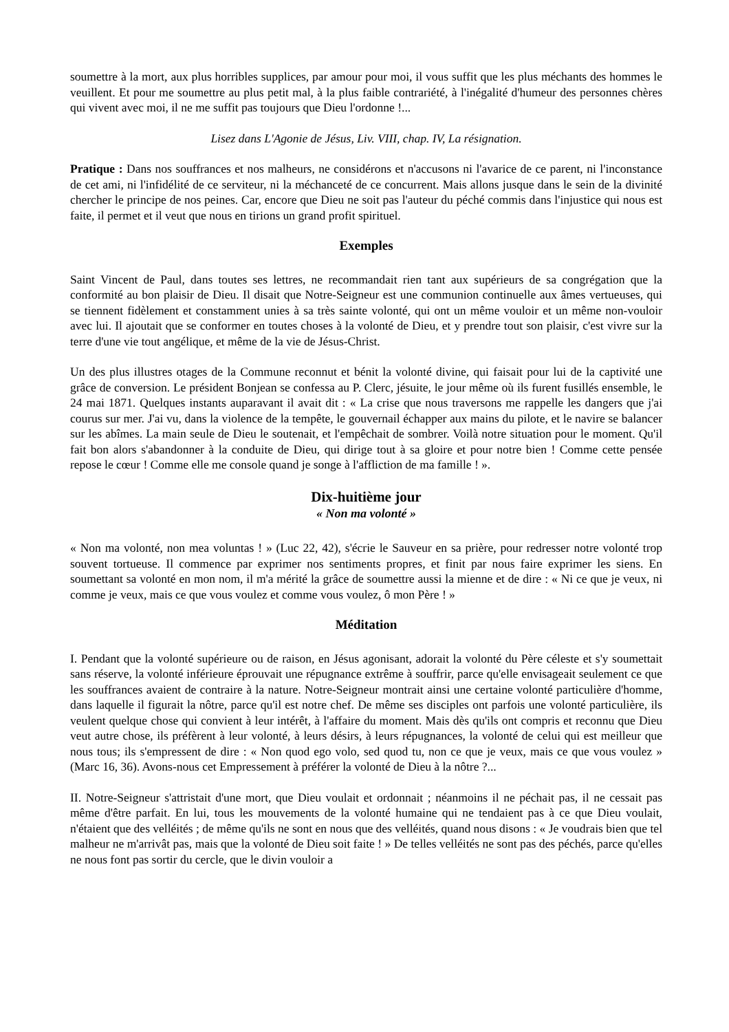soumettre à la mort, aux plus horribles supplices, par amour pour moi, il vous suffit que les plus méchants des hommes le veuillent. Et pour me soumettre au plus petit mal, à la plus faible contrariété, à l'inégalité d'humeur des personnes chères qui vivent avec moi, il ne me suffit pas toujours que Dieu l'ordonne !...
Lisez dans L'Agonie de Jésus, Liv. VIII, chap. IV, La résignation.
Pratique : Dans nos souffrances et nos malheurs, ne considérons et n'accusons ni l'avarice de ce parent, ni l'inconstance de cet ami, ni l'infidélité de ce serviteur, ni la méchanceté de ce concurrent. Mais allons jusque dans le sein de la divinité chercher le principe de nos peines. Car, encore que Dieu ne soit pas l'auteur du péché commis dans l'injustice qui nous est faite, il permet et il veut que nous en tirions un grand profit spirituel.
Exemples
Saint Vincent de Paul, dans toutes ses lettres, ne recommandait rien tant aux supérieurs de sa congrégation que la conformité au bon plaisir de Dieu. Il disait que Notre-Seigneur est une communion continuelle aux âmes vertueuses, qui se tiennent fidèlement et constamment unies à sa très sainte volonté, qui ont un même vouloir et un même non-vouloir avec lui. Il ajoutait que se conformer en toutes choses à la volonté de Dieu, et y prendre tout son plaisir, c'est vivre sur la terre d'une vie tout angélique, et même de la vie de Jésus-Christ.
Un des plus illustres otages de la Commune reconnut et bénit la volonté divine, qui faisait pour lui de la captivité une grâce de conversion. Le président Bonjean se confessa au P. Clerc, jésuite, le jour même où ils furent fusillés ensemble, le 24 mai 1871. Quelques instants auparavant il avait dit : « La crise que nous traversons me rappelle les dangers que j'ai courus sur mer. J'ai vu, dans la violence de la tempête, le gouvernail échapper aux mains du pilote, et le navire se balancer sur les abîmes. La main seule de Dieu le soutenait, et l'empêchait de sombrer. Voilà notre situation pour le moment. Qu'il fait bon alors s'abandonner à la conduite de Dieu, qui dirige tout à sa gloire et pour notre bien ! Comme cette pensée repose le cœur ! Comme elle me console quand je songe à l'affliction de ma famille ! ».
Dix-huitième jour
« Non ma volonté »
« Non ma volonté, non mea voluntas ! » (Luc 22, 42), s'écrie le Sauveur en sa prière, pour redresser notre volonté trop souvent tortueuse. Il commence par exprimer nos sentiments propres, et finit par nous faire exprimer les siens. En soumettant sa volonté en mon nom, il m'a mérité la grâce de soumettre aussi la mienne et de dire : « Ni ce que je veux, ni comme je veux, mais ce que vous voulez et comme vous voulez, ô mon Père ! »
Méditation
I. Pendant que la volonté supérieure ou de raison, en Jésus agonisant, adorait la volonté du Père céleste et s'y soumettait sans réserve, la volonté inférieure éprouvait une répugnance extrême à souffrir, parce qu'elle envisageait seulement ce que les souffrances avaient de contraire à la nature. Notre-Seigneur montrait ainsi une certaine volonté particulière d'homme, dans laquelle il figurait la nôtre, parce qu'il est notre chef. De même ses disciples ont parfois une volonté particulière, ils veulent quelque chose qui convient à leur intérêt, à l'affaire du moment. Mais dès qu'ils ont compris et reconnu que Dieu veut autre chose, ils préfèrent à leur volonté, à leurs désirs, à leurs répugnances, la volonté de celui qui est meilleur que nous tous; ils s'empressent de dire : « Non quod ego volo, sed quod tu, non ce que je veux, mais ce que vous voulez » (Marc 16, 36). Avons-nous cet Empressement à préférer la volonté de Dieu à la nôtre ?...
II. Notre-Seigneur s'attristait d'une mort, que Dieu voulait et ordonnait ; néanmoins il ne péchait pas, il ne cessait pas même d'être parfait. En lui, tous les mouvements de la volonté humaine qui ne tendaient pas à ce que Dieu voulait, n'étaient que des velléités ; de même qu'ils ne sont en nous que des velléités, quand nous disons : « Je voudrais bien que tel malheur ne m'arrivât pas, mais que la volonté de Dieu soit faite ! » De telles velléités ne sont pas des péchés, parce qu'elles ne nous font pas sortir du cercle, que le divin vouloir a